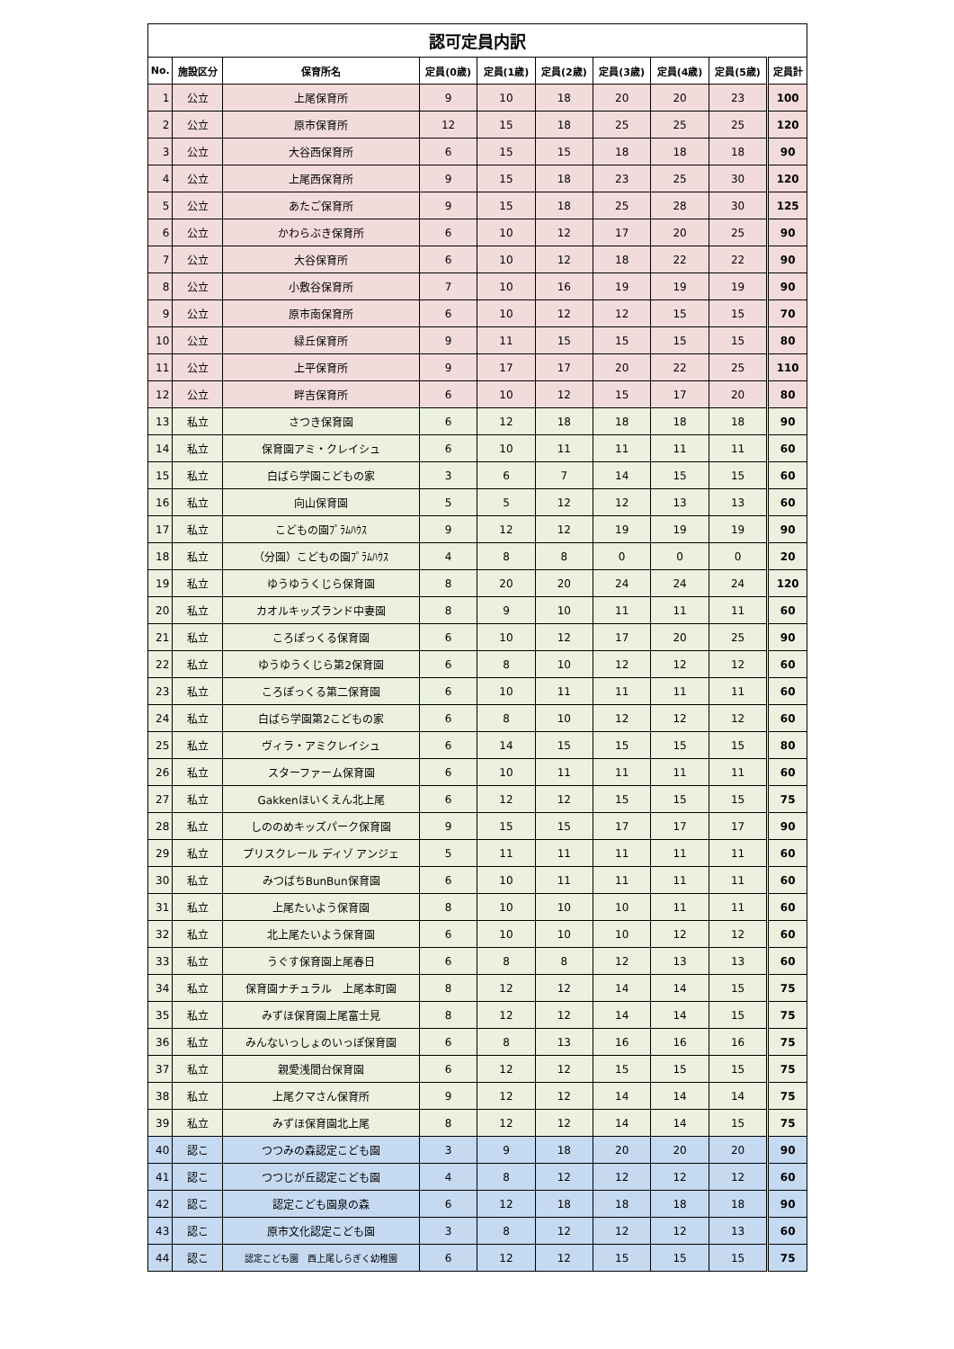| 認可定員内訳 | | | | | | | | | |
| No. | 施設区分 | 保育所名 | 定員(0歳) | 定員(1歳) | 定員(2歳) | 定員(3歳) | 定員(4歳) | 定員(5歳) | 定員計 |
| 1 | 公立 | 上尾保育所 | 9 | 10 | 18 | 20 | 20 | 23 | 100 |
| 2 | 公立 | 原市保育所 | 12 | 15 | 18 | 25 | 25 | 25 | 120 |
| 3 | 公立 | 大谷西保育所 | 6 | 15 | 15 | 18 | 18 | 18 | 90 |
| 4 | 公立 | 上尾西保育所 | 9 | 15 | 18 | 23 | 25 | 30 | 120 |
| 5 | 公立 | あたご保育所 | 9 | 15 | 18 | 25 | 28 | 30 | 125 |
| 6 | 公立 | かわらぶき保育所 | 6 | 10 | 12 | 17 | 20 | 25 | 90 |
| 7 | 公立 | 大谷保育所 | 6 | 10 | 12 | 18 | 22 | 22 | 90 |
| 8 | 公立 | 小敷谷保育所 | 7 | 10 | 16 | 19 | 19 | 19 | 90 |
| 9 | 公立 | 原市南保育所 | 6 | 10 | 12 | 12 | 15 | 15 | 70 |
| 10 | 公立 | 緑丘保育所 | 9 | 11 | 15 | 15 | 15 | 15 | 80 |
| 11 | 公立 | 上平保育所 | 9 | 17 | 17 | 20 | 22 | 25 | 110 |
| 12 | 公立 | 畔吉保育所 | 6 | 10 | 12 | 15 | 17 | 20 | 80 |
| 13 | 私立 | さつき保育園 | 6 | 12 | 18 | 18 | 18 | 18 | 90 |
| 14 | 私立 | 保育園アミ・クレイシュ | 6 | 10 | 11 | 11 | 11 | 11 | 60 |
| 15 | 私立 | 白ばら学園こどもの家 | 3 | 6 | 7 | 14 | 15 | 15 | 60 |
| 16 | 私立 | 向山保育園 | 5 | 5 | 12 | 12 | 13 | 13 | 60 |
| 17 | 私立 | こどもの園ﾌﾟﾗﾑﾊｳｽ | 9 | 12 | 12 | 19 | 19 | 19 | 90 |
| 18 | 私立 | （分園）こどもの園ﾌﾟﾗﾑﾊｳｽ | 4 | 8 | 8 | 0 | 0 | 0 | 20 |
| 19 | 私立 | ゆうゆうくじら保育園 | 8 | 20 | 20 | 24 | 24 | 24 | 120 |
| 20 | 私立 | カオルキッズランド中妻園 | 8 | 9 | 10 | 11 | 11 | 11 | 60 |
| 21 | 私立 | ころぽっくる保育園 | 6 | 10 | 12 | 17 | 20 | 25 | 90 |
| 22 | 私立 | ゆうゆうくじら第2保育園 | 6 | 8 | 10 | 12 | 12 | 12 | 60 |
| 23 | 私立 | ころぽっくる第二保育園 | 6 | 10 | 11 | 11 | 11 | 11 | 60 |
| 24 | 私立 | 白ばら学園第2こどもの家 | 6 | 8 | 10 | 12 | 12 | 12 | 60 |
| 25 | 私立 | ヴィラ・アミクレイシュ | 6 | 14 | 15 | 15 | 15 | 15 | 80 |
| 26 | 私立 | スターファーム保育園 | 6 | 10 | 11 | 11 | 11 | 11 | 60 |
| 27 | 私立 | Gakkenほいくえん北上尾 | 6 | 12 | 12 | 15 | 15 | 15 | 75 |
| 28 | 私立 | しののめキッズパーク保育園 | 9 | 15 | 15 | 17 | 17 | 17 | 90 |
| 29 | 私立 | プリスクレール ディゾ アンジェ | 5 | 11 | 11 | 11 | 11 | 11 | 60 |
| 30 | 私立 | みつばちBunBun保育園 | 6 | 10 | 11 | 11 | 11 | 11 | 60 |
| 31 | 私立 | 上尾たいよう保育園 | 8 | 10 | 10 | 10 | 11 | 11 | 60 |
| 32 | 私立 | 北上尾たいよう保育園 | 6 | 10 | 10 | 10 | 12 | 12 | 60 |
| 33 | 私立 | うぐす保育園上尾春日 | 6 | 8 | 8 | 12 | 13 | 13 | 60 |
| 34 | 私立 | 保育園ナチュラル 上尾本町園 | 8 | 12 | 12 | 14 | 14 | 15 | 75 |
| 35 | 私立 | みずほ保育園上尾富士見 | 8 | 12 | 12 | 14 | 14 | 15 | 75 |
| 36 | 私立 | みんないっしょのいっぽ保育園 | 6 | 8 | 13 | 16 | 16 | 16 | 75 |
| 37 | 私立 | 親愛浅間台保育園 | 6 | 12 | 12 | 15 | 15 | 15 | 75 |
| 38 | 私立 | 上尾クマさん保育所 | 9 | 12 | 12 | 14 | 14 | 14 | 75 |
| 39 | 私立 | みずほ保育園北上尾 | 8 | 12 | 12 | 14 | 14 | 15 | 75 |
| 40 | 認こ | つつみの森認定こども園 | 3 | 9 | 18 | 20 | 20 | 20 | 90 |
| 41 | 認こ | つつじが丘認定こども園 | 4 | 8 | 12 | 12 | 12 | 12 | 60 |
| 42 | 認こ | 認定こども園泉の森 | 6 | 12 | 18 | 18 | 18 | 18 | 90 |
| 43 | 認こ | 原市文化認定こども園 | 3 | 8 | 12 | 12 | 12 | 13 | 60 |
| 44 | 認こ | 認定こども園 西上尾しらぎく幼稚園 | 6 | 12 | 12 | 15 | 15 | 15 | 75 |